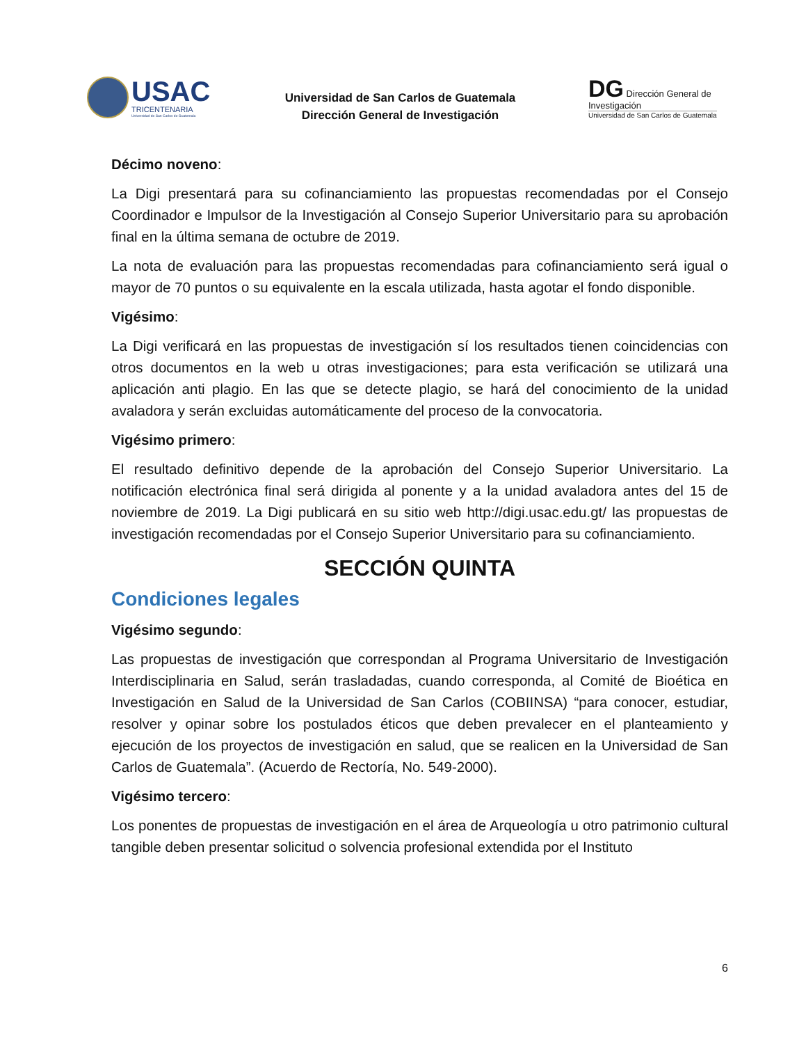USAC
TRICENTENARIA
Universidad de San Carlos de Guatemala
Universidad de San Carlos de Guatemala
Dirección General de Investigación
DG Dirección General de Investigación
Universidad de San Carlos de Guatemala
Décimo noveno:
La Digi presentará para su cofinanciamiento las propuestas recomendadas por el Consejo Coordinador e Impulsor de la Investigación al Consejo Superior Universitario para su aprobación final en la última semana de octubre de 2019.
La nota de evaluación para las propuestas recomendadas para cofinanciamiento será igual o mayor de 70 puntos o su equivalente en la escala utilizada, hasta agotar el fondo disponible.
Vigésimo:
La Digi verificará en las propuestas de investigación sí los resultados tienen coincidencias con otros documentos en la web u otras investigaciones; para esta verificación se utilizará una aplicación anti plagio. En las que se detecte plagio, se hará del conocimiento de la unidad avaladora y serán excluidas automáticamente del proceso de la convocatoria.
Vigésimo primero:
El resultado definitivo depende de la aprobación del Consejo Superior Universitario. La notificación electrónica final será dirigida al ponente y a la unidad avaladora antes del 15 de noviembre de 2019. La Digi publicará en su sitio web http://digi.usac.edu.gt/ las propuestas de investigación recomendadas por el Consejo Superior Universitario para su cofinanciamiento.
SECCIÓN QUINTA
Condiciones legales
Vigésimo segundo:
Las propuestas de investigación que correspondan al Programa Universitario de Investigación Interdisciplinaria en Salud, serán trasladadas, cuando corresponda, al Comité de Bioética en Investigación en Salud de la Universidad de San Carlos (COBIINSA) “para conocer, estudiar, resolver y opinar sobre los postulados éticos que deben prevalecer en el planteamiento y ejecución de los proyectos de investigación en salud, que se realicen en la Universidad de San Carlos de Guatemala”. (Acuerdo de Rectoría, No. 549-2000).
Vigésimo tercero:
Los ponentes de propuestas de investigación en el área de Arqueología u otro patrimonio cultural tangible deben presentar solicitud o solvencia profesional extendida por el Instituto
6